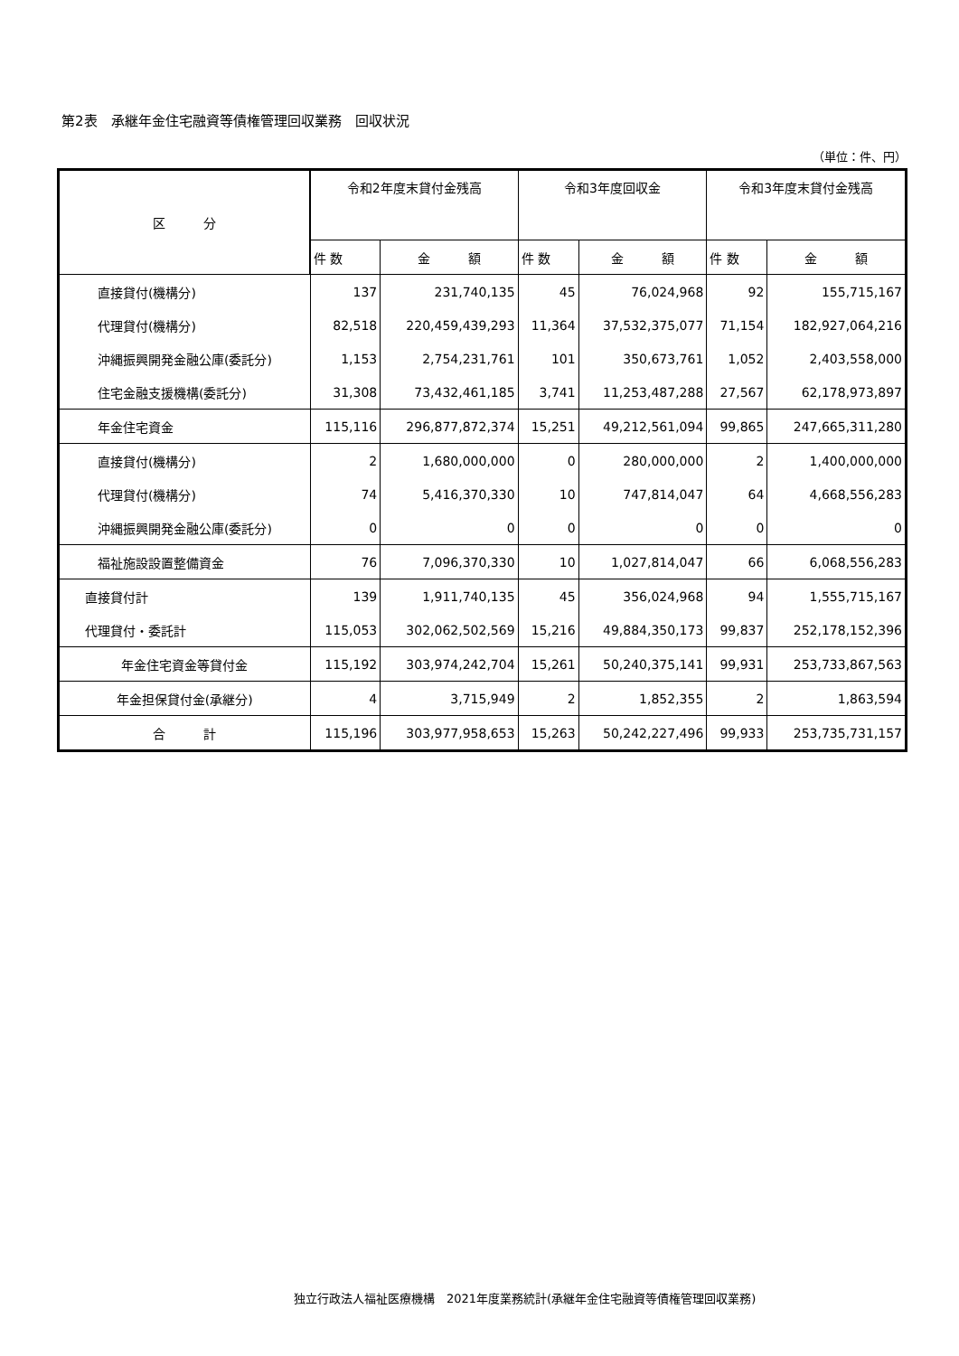第2表　承継年金住宅融資等債権管理回収業務　回収状況
（単位：件、円）
| 区 分 | 令和2年度末貸付金残高 | | 令和3年度回収金 | | 令和3年度末貸付金残高 | |
| --- | --- | --- | --- | --- | --- | --- |
| | 件 数 | 金 額 | 件 数 | 金 額 | 件 数 | 金 額 |
| 直接貸付(機構分) | 137 | 231,740,135 | 45 | 76,024,968 | 92 | 155,715,167 |
| 代理貸付(機構分) | 82,518 | 220,459,439,293 | 11,364 | 37,532,375,077 | 71,154 | 182,927,064,216 |
| 沖縄振興開発金融公庫(委託分) | 1,153 | 2,754,231,761 | 101 | 350,673,761 | 1,052 | 2,403,558,000 |
| 住宅金融支援機構(委託分) | 31,308 | 73,432,461,185 | 3,741 | 11,253,487,288 | 27,567 | 62,178,973,897 |
| 年金住宅資金 | 115,116 | 296,877,872,374 | 15,251 | 49,212,561,094 | 99,865 | 247,665,311,280 |
| 直接貸付(機構分) | 2 | 1,680,000,000 | 0 | 280,000,000 | 2 | 1,400,000,000 |
| 代理貸付(機構分) | 74 | 5,416,370,330 | 10 | 747,814,047 | 64 | 4,668,556,283 |
| 沖縄振興開発金融公庫(委託分) | 0 | 0 | 0 | 0 | 0 | 0 |
| 福祉施設設置整備資金 | 76 | 7,096,370,330 | 10 | 1,027,814,047 | 66 | 6,068,556,283 |
| 直接貸付計 | 139 | 1,911,740,135 | 45 | 356,024,968 | 94 | 1,555,715,167 |
| 代理貸付・委託計 | 115,053 | 302,062,502,569 | 15,216 | 49,884,350,173 | 99,837 | 252,178,152,396 |
| 年金住宅資金等貸付金 | 115,192 | 303,974,242,704 | 15,261 | 50,240,375,141 | 99,931 | 253,733,867,563 |
| 年金担保貸付金(承継分) | 4 | 3,715,949 | 2 | 1,852,355 | 2 | 1,863,594 |
| 合 計 | 115,196 | 303,977,958,653 | 15,263 | 50,242,227,496 | 99,933 | 253,735,731,157 |
独立行政法人福祉医療機構　2021年度業務統計(承継年金住宅融資等債権管理回収業務)